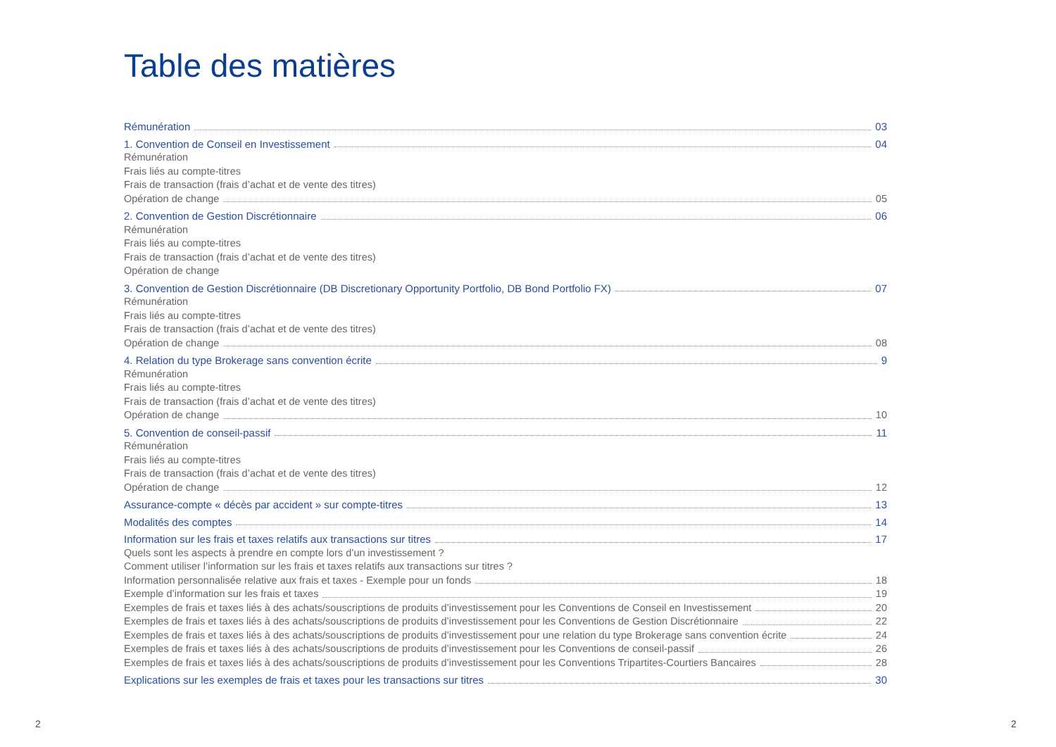Table des matières
Rémunération 03
1. Convention de Conseil en Investissement 04
Rémunération
Frais liés au compte-titres
Frais de transaction (frais d’achat et de vente des titres)
Opération de change 05
2. Convention de Gestion Discrétionnaire 06
Rémunération
Frais liés au compte-titres
Frais de transaction (frais d’achat et de vente des titres)
Opération de change
3. Convention de Gestion Discrétionnaire (DB Discretionary Opportunity Portfolio, DB Bond Portfolio FX) 07
Rémunération
Frais liés au compte-titres
Frais de transaction (frais d’achat et de vente des titres)
Opération de change 08
4. Relation du type Brokerage sans convention écrite 9
Rémunération
Frais liés au compte-titres
Frais de transaction (frais d’achat et de vente des titres)
Opération de change 10
5. Convention de conseil-passif 11
Rémunération
Frais liés au compte-titres
Frais de transaction (frais d’achat et de vente des titres)
Opération de change 12
Assurance-compte « décès par accident » sur compte-titres 13
Modalités des comptes 14
Information sur les frais et taxes relatifs aux transactions sur titres 17
Quels sont les aspects à prendre en compte lors d’un investissement ?
Comment utiliser l’information sur les frais et taxes relatifs aux transactions sur titres ?
Information personnalisée relative aux frais et taxes - Exemple pour un fonds 18
Exemple d’information sur les frais et taxes 19
Exemples de frais et taxes liés à des achats/souscriptions de produits d’investissement pour les Conventions de Conseil en Investissement 20
Exemples de frais et taxes liés à des achats/souscriptions de produits d’investissement pour les Conventions de Gestion Discrétionnaire 22
Exemples de frais et taxes liés à des achats/souscriptions de produits d’investissement pour une relation du type Brokerage sans convention écrite 24
Exemples de frais et taxes liés à des achats/souscriptions de produits d’investissement pour les Conventions de conseil-passif 26
Exemples de frais et taxes liés à des achats/souscriptions de produits d’investissement pour les Conventions Tripartites-Courtiers Bancaires 28
Explications sur les exemples de frais et taxes pour les transactions sur titres 30
2 2